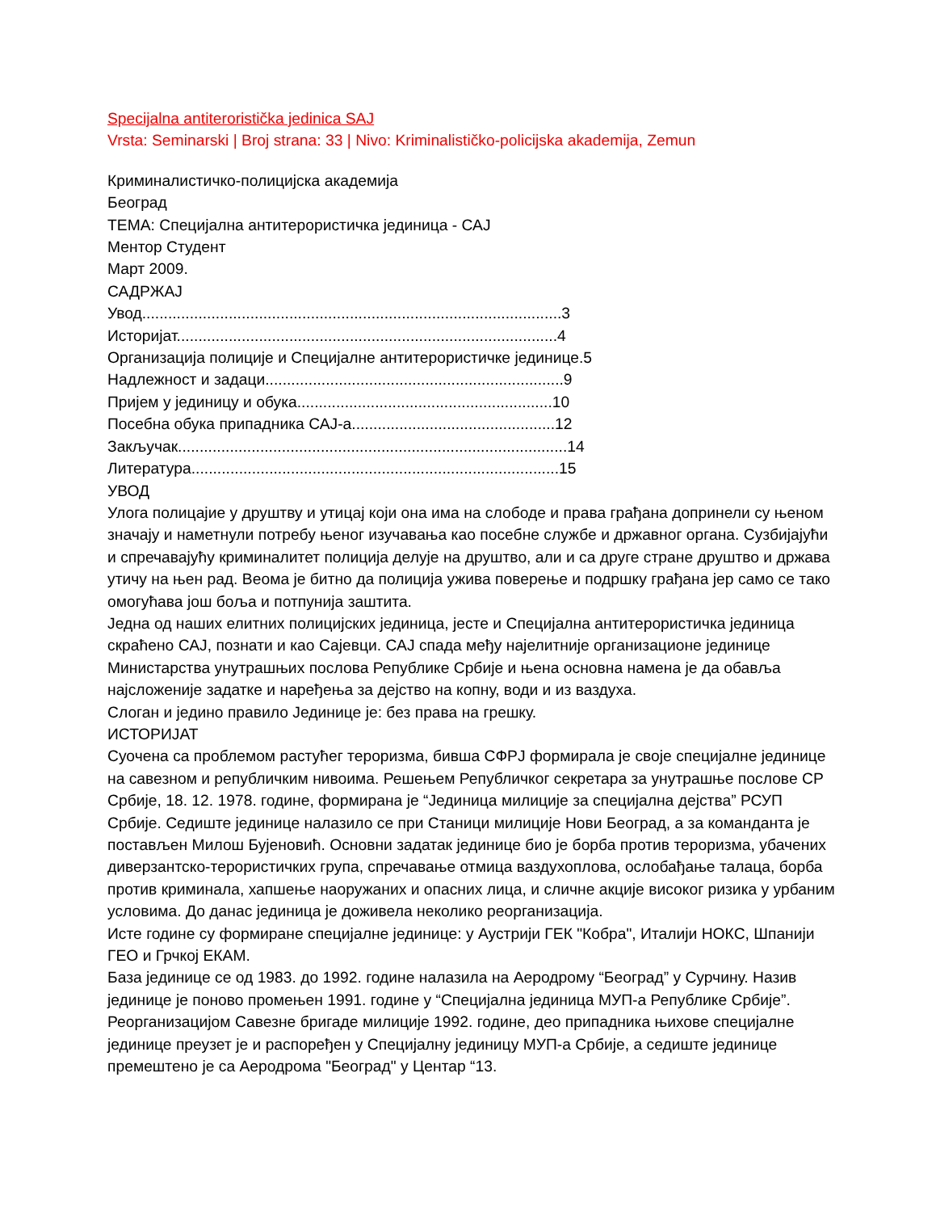Specijalna antiteroristička jedinica SAJ
Vrsta: Seminarski | Broj strana: 33 | Nivo: Kriminalističko-policijska akademija, Zemun
Криминалистичко-полицијска академија
Београд
ТЕМА: Специјална антитерористичка јединица - САЈ
Ментор Студент
Март 2009.
САДРЖАЈ
Увод.................................................................................................3
Историјат........................................................................................4
Организација полиције и Специјалне антитерористичке јединице.5
Надлежност и задаци.....................................................................9
Пријем у јединицу и обука...........................................................10
Посебна обука припадника САЈ-а...............................................12
Закључак..........................................................................................14
Литература.....................................................................................15
УВОД
Улога полицајие у друштву и утицај који она има на слободе и права грађана допринели су њеном значају и наметнули потребу њеног изучавања као посебне службе и државног органа. Сузбијајући и спречавајућу криминалитет полиција делује на друштво, али и са друге стране друштво и држава утичу на њен рад. Веома је битно да полиција ужива поверење и подршку грађана јер само се тако омогућава још боља и потпунија заштита.
Једна од наших елитних полицијских јединица, јесте и Специјална антитерористичка јединица скраћено САЈ, познати и као Сајевци. САЈ спада међу најелитније организационе јединице Министарства унутрашњих послова Републике Србије и њена основна намена је да обавља најсложеније задатке и наређења за дејство на копну, води и из ваздуха.
Слоган и једино правило Јединице је: без права на грешку.
ИСТОРИЈАТ
Суочена са проблемом растућег тероризма, бивша СФРЈ формирала је своје специјалне јединице на савезном и републичким нивоима. Решењем Републичког секретара за унутрашње послове СР Србије, 18. 12. 1978. године, формирана је “Јединица милиције за специјална дејства” РСУП Србије. Седиште јединице налазило се при Станици милиције Нови Београд, а за команданта је постављен Милош Бујеновић. Основни задатак јединице био је борба против тероризма, убачених диверзантско-терористичких група, спречавање отмица ваздухоплова, ослобађање талаца, борба против криминала, хапшење наоружаних и опасних лица, и сличне акције високог ризика у урбаним условима. До данас јединица је доживела неколико реорганизација.
Исте године су формиране специјалне јединице: у Аустрији ГЕК "Кобра", Италији НОКС, Шпанији ГЕО и Грчкој ЕКАМ.
База јединице се од 1983. до 1992. године налазила на Аеродрому “Београд” у Сурчину. Назив јединице је поново промењен 1991. године у “Специјална јединица МУП-а Републике Србије”. Реорганизацијом Савезне бригаде милиције 1992. године, део припадника њихове специјалне јединице преузет је и распоређен у Специјалну јединицу МУП-а Србије, а седиште јединице премештено је са Аеродрома "Београд" у Центар “13.